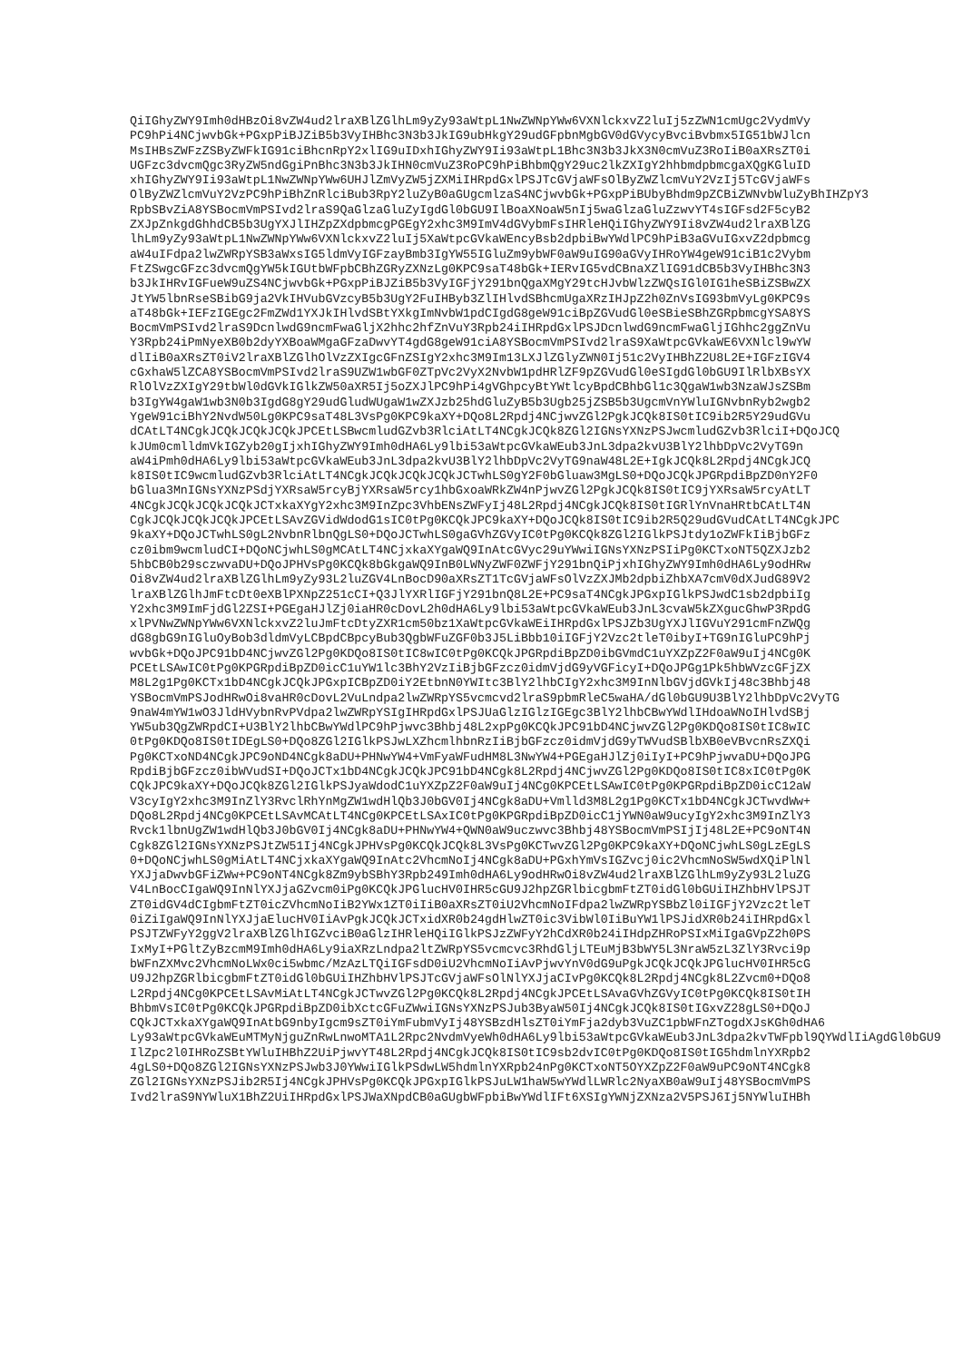QiIGhyZWY9Imh0dHBzOi8vZW4ud2lraXBlZGlhLm9yZy93aWtpL1NwZWNpYWw6VXNlckxvZ2luIj5zZWN1cmUgc2VydmVy
PC9hPi4NCjwvbGk+PGxpPiBJZiB5b3VyIHBhc3N3b3JkIG9ubHkgY29udGFpbnMgbGV0dGVycyBvciBvbmx5IG51bWJlcn
MsIHBsZWFzZSByZWFkIG91ciBhcnRpY2xlIG9uIDxhIGhyZWY9Ii93aWtpL1Bhc3N3b3JkX3N0cmVuZ3RoIiB0aXRsZT0i
UGFzc3dvcmQgc3RyZW5ndGgiPnBhc3N3b3JkIHN0cmVuZ3RoPC9hPiBhbmQgY29uc2lkZXIgY2hhbmdpbmcgaXQgKGluID
xhIGhyZWY9Ii93aWtpL1NwZWNpYWw6UHJlZmVyZW5jZXMiIHRpdGxlPSJTcGVjaWFsOlByZWZlcmVuY2VzIj5TcGVjaWFs
OlByZWZlcmVuY2VzPC9hPiBhZnRlciBub3RpY2luZyB0aGUgcmlzaS4NCjwvbGk+PGxpPiBUbyBhdm9pZCBiZWNvbWluZyBhIHZpY3
RpbSBvZiA8YSBocmVmPSIvd2lraS9QaGlzaGluZyIgdGl0bGU9IlBoaXNoaW5nIj5waGlzaGluZzwvYT4sIGFsd2F5cyB2
ZXJpZnkgdGhhdCB5b3UgYXJlIHZpZXdpbmcgPGEgY2xhc3M9ImV4dGVybmFsIHRleHQiIGhyZWY9Ii8vZW4ud2lraXBlZG
lhLm9yZy93aWtpL1NwZWNpYWw6VXNlckxvZ2luIj5XaWtpcGVkaWEncyBsb2dpbiBwYWdlPC9hPiB3aGVuIGxvZ2dpbmcg
aW4uIFdpa2lwZWRpYSB3aWxsIG5ldmVyIGFzayBmb3IgYW55IGluZm9ybWF0aW9uIG90aGVyIHRoYW4geW91ciB1c2Vybm
FtZSwgcGFzc3dvcmQgYW5kIGUtbWFpbCBhZGRyZXNzLg0KPC9saT48bGk+IERvIG5vdCBnaXZlIG91dCB5b3VyIHBhc3N3
b3JkIHRvIGFueW9uZS4NCjwvbGk+PGxpPiBJZiB5b3VyIGFjY291bnQgaXMgY29tcHJvbWlzZWQsIGl0IG1heSBiZSBwZX
JtYW5lbnRseSBibG9ja2VkIHVubGVzcyB5b3UgY2FuIHByb3ZlIHlvdSBhcmUgaXRzIHJpZ2h0ZnVsIG93bmVyLg0KPC9s
aT48bGk+IEFzIGEgc2FmZWd1YXJkIHlvdSBtYXkgImNvbW1pdCIgdG8geW91ciBpZGVudGl0eSBieSBhZGRpbmcgYSA8YS
BocmVmPSIvd2lraS9DcnlwdG9ncmFwaGljX2hhc2hfZnVuY3Rpb24iIHRpdGxlPSJDcnlwdG9ncmFwaGljIGhhc2ggZnVu
Y3Rpb24iPmNyeXB0b2dyYXBoaWMgaGFzaDwvYT4gdG8geW91ciA8YSBocmVmPSIvd2lraS9XaWtpcGVkaWE6VXNlcl9wYW
dlIiB0aXRsZT0iV2lraXBlZGlhOlVzZXIgcGFnZSIgY2xhc3M9Im13LXJlZGlyZWN0Ij51c2VyIHBhZ2U8L2E+IGFzIGV4
cGxhaW5lZCA8YSBocmVmPSIvd2lraS9UZW1wbGF0ZTpVc2VyX2NvbW1pdHRlZF9pZGVudGl0eSIgdGl0bGU9IlRlbXBsYX
RlOlVzZXIgY29tbWl0dGVkIGlkZW50aXR5Ij5oZXJlPC9hPi4gVGhpcyBtYWtlcyBpdCBhbGl1c3QgaW1wb3NzaWJsZSBm
b3IgYW4gaW1wb3N0b3IgdG8gY29udGludWUgaW1wZXJzb25hdGluZyB5b3Ugb25jZSB5b3UgcmVnYWluIGNvbnRyb2wgb2
YgeW91ciBhY2NvdW50Lg0KPC9saT48L3VsPg0KPC9kaXY+DQo8L2Rpdj4NCjwvZGl2PgkJCQk8IS0tIC9ib2R5Y29udGVu
dCAtLT4NCgkJCQkJCQkJCQkJPCEtLSBwcmludGZvb3RlciAtLT4NCgkJCQk8ZGl2IGNsYXNzPSJwcmludGZvb3RlciI+DQoJCQ
kJUm0cmlldmVkIGZyb20gIjxhIGhyZWY9Imh0dHA6Ly9lbi53aWtpcGVkaWEub3JnL3dpa2kvU3BlY2lhbDpVc2VyTG9n
aW4iPmh0dHA6Ly9lbi53aWtpcGVkaWEub3JnL3dpa2kvU3BlY2lhbDpVc2VyTG9naW48L2E+IgkJCQk8L2Rpdj4NCgkJCQ
k8IS0tIC9wcmludGZvb3RlciAtLT4NCgkJCQkJCQkJCQkJCTwhLS0gY2F0bGluaw3MgLS0+DQoJCQkJPGRpdiBpZD0nY2F0
bGlua3MnIGNsYXNzPSdjYXRsaW5rcyBjYXRsaW5rcy1hbGxoaWRkZW4nPjwvZGl2PgkJCQk8IS0tIC9jYXRsaW5rcyAtLT
4NCgkJCQkJCQkJCQkJCTxkaXYgY2xhc3M9InZpc3VhbENsZWFyIj48L2Rpdj4NCgkJCQk8IS0tIGRlYnVnaHRtbCAtLT4N
CgkJCQkJCQkJCQkJPCEtLSAvZGVidWdodG1sIC0tPg0KCQkJPC9kaXY+DQoJCQk8IS0tIC9ib2R5Q29udGVudCAtLT4NCgkJPC
9kaXY+DQoJCTwhLS0gL2NvbnRlbnQgLS0+DQoJCTwhLS0gaGVhZGVyIC0tPg0KCQk8ZGl2IGlkPSJtdy1oZWFkIiBjbGFz
cz0ibm9wcmludCI+DQoNCjwhLS0gMCAtLT4NCjxkaXYgaWQ9InAtcGVyc29uYWwiIGNsYXNzPSIiPg0KCTxoNT5QZXJzb2
5hbCB0b29sczwvaDU+DQoJPHVsPg0KCQk8bGkgaWQ9InB0LWNyZWF0ZWFjY291bnQiPjxhIGhyZWY9Imh0dHA6Ly9odHRw
Oi8vZW4ud2lraXBlZGlhLm9yZy93L2luZGV4LnBocD90aXRsZT1TcGVjaWFsOlVzZXJMb2dpbiZhbXA7cmV0dXJudG89V2
lraXBlZGlhJmFtcDt0eXBlPXNpZ251cCI+Q3JlYXRlIGFjY291bnQ8L2E+PC9saT4NCgkJPGxpIGlkPSJwdC1sb2dpbiIg
Y2xhc3M9ImFjdGl2ZSI+PGEgaHJlZj0iaHR0cDovL2h0dHA6Ly9lbi53aWtpcGVkaWEub3JnL3cvaW5kZXgucGhwP3RpdG
xlPVNwZWNpYWw6VXNlckxvZ2luJmFtcDtyZXR1cm50bz1XaWtpcGVkaWEiIHRpdGxlPSJZb3UgYXJlIGVuY291cmFnZWQg
dG8gbG9nIGluOyBob3dldmVyLCBpdCBpcyBub3QgbWFuZGF0b3J5LiBbb10iIGFjY2Vzc2tleT0ibyI+TG9nIGluPC9hPj
wvbGk+DQoJPC91bD4NCjwvZGl2Pg0KDQo8IS0tIC8wIC0tPg0KCQkJPGRpdiBpZD0ibGVmdC1uYXZpZ2F0aW9uIj4NCg0K
PCEtLSAwIC0tPg0KPGRpdiBpZD0icC1uYW1lc3BhY2VzIiBjbGFzcz0idmVjdG9yVGFicyI+DQoJPGg1Pk5hbWVzcGFjZX
M8L2g1Pg0KCTx1bD4NCgkJCQkJPGxpICBpZD0iY2EtbnN0YWItc3BlY2lhbCIgY2xhc3M9InNlbGVjdGVkIj48c3Bhbj48
YSBocmVmPSJodHRwOi8vaHR0cDovL2VuLndpa2lwZWRpYS5vcmcvd2lraS9pbmRleC5waHA/dGl0bGU9U3BlY2lhbDpVc2VyTG
9naW4mYW1wO3JldHVybnRvPVdpa2lwZWRpYSIgIHRpdGxlPSJUaGlzIGlzIGEgc3BlY2lhbCBwYWdlIHdoaWNoIHlvdSBj
YW5ub3QgZWRpdCI+U3BlY2lhbCBwYWdlPC9hPjwvc3Bhbj48L2xpPg0KCQkJPC91bD4NCjwvZGl2Pg0KDQo8IS0tIC8wIC
0tPg0KDQo8IS0tIDEgLS0+DQo8ZGl2IGlkPSJwLXZhcmlhbnRzIiBjbGFzcz0idmVjdG9yTWVudSBlbXB0eVBvcnRsZXQi
Pg0KCTxoND4NCgkJPC9oND4NCgk8aDU+PHNwYW4+VmFyaWFudHM8L3NwYW4+PGEgaHJlZj0iIyI+PC9hPjwvaDU+DQoJPG
RpdiBjbGFzcz0ibWVudSI+DQoJCTx1bD4NCgkJCQkJPC91bD4NCgk8L2Rpdj4NCjwvZGl2Pg0KDQo8IS0tIC8xIC0tPg0K
CQkJPC9kaXY+DQoJCQk8ZGl2IGlkPSJyaWdodC1uYXZpZ2F0aW9uIj4NCg0KPCEtLSAwIC0tPg0KPGRpdiBpZD0icC12aW
V3cyIgY2xhc3M9InZlY3RvclRhYnMgZW1wdHlQb3J0bGV0Ij4NCgk8aDU+Vmlld3M8L2g1Pg0KCTx1bD4NCgkJCTwvdWw+
DQo8L2Rpdj4NCg0KPCEtLSAvMCAtLT4NCg0KPCEtLSAxIC0tPg0KPGRpdiBpZD0icC1jYWN0aW9ucyIgY2xhc3M9InZlY3
Rvck1lbnUgZW1wdHlQb3J0bGV0Ij4NCgk8aDU+PHNwYW4+QWN0aW9uczwvc3Bhbj48YSBocmVmPSIjIj48L2E+PC9oNT4N
Cgk8ZGl2IGNsYXNzPSJtZW51Ij4NCgkJPHVsPg0KCQkJCQk8L3VsPg0KCTwvZGl2Pg0KPC9kaXY+DQoNCjwhLS0gLzEgLS
0+DQoNCjwhLS0gMiAtLT4NCjxkaXYgaWQ9InAtc2VhcmNoIj4NCgk8aDU+PGxhYmVsIGZvcj0ic2VhcmNoSW5wdXQiPlNl
YXJjaDwvbGFiZWw+PC9oNT4NCgk8Zm9ybSBhY3Rpb249Imh0dHA6Ly9odHRwOi8vZW4ud2lraXBlZGlhLm9yZy93L2luZG
V4LnBocCIgaWQ9InNlYXJjaGZvcm0iPg0KCQkJPGlucHV0IHR5cGU9J2hpZGRlbicgbmFtZT0idGl0bGUiIHZhbHVlPSJT
ZT0idGV4dCIgbmFtZT0icZVhcmNoIiB2YWx1ZT0iIiB0aXRsZT0iU2VhcmNoIFdpa2lwZWRpYSBbZl0iIGFjY2Vzc2tleT
0iZiIgaWQ9InNlYXJjaElucHV0IiAvPgkJCQkJCTxidXR0b24gdHlwZT0ic3VibWl0IiBuYW1lPSJidXR0b24iIHRpdGxl
PSJTZWFyY2ggV2lraXBlZGlhIGZvciB0aGlzIHRleHQiIGlkPSJzZWFyY2hCdXR0b24iIHdpZHRoPSIxMiIgaGVpZ2h0PS
IxMyI+PGltZyBzcmM9Imh0dHA6Ly9iaXRzLndpa2ltZWRpYS5vcmcvc3RhdGljLTEuMjB3bWY5L3NraW5zL3ZlY3Rvci9p
bWFnZXMvc2VhcmNoLWx0ci5wbmc/MzAzLTQiIGFsdD0iU2VhcmNoIiAvPjwvYnV0dG9uPgkJCQkJCQkJPGlucHV0IHR5cG
U9J2hpZGRlbicgbmFtZT0idGl0bGUiIHZhbHVlPSJTcGVjaWFsOlNlYXJjaCIvPg0KCQk8L2Rpdj4NCgk8L2Zvcm0+DQo8
L2Rpdj4NCg0KPCEtLSAvMiAtLT4NCgkJCTwvZGl2Pg0KCQk8L2Rpdj4NCgkJPCEtLSAvaGVhZGVyIC0tPg0KCQk8IS0tIH
BhbmVsIC0tPg0KCQkJPGRpdiBpZD0ibXctcGFuZWwiIGNsYXNzPSJub3ByaW50Ij4NCgkJCQk8IS0tIGxvZ28gLS0+DQoJ
CQkJCTxkaXYgaWQ9InAtbG9nbyIgcm9sZT0iYmFubmVyIj48YSBzdHlsZT0iYmFja2dyb3VuZC1pbWFnZTogdXJsKGh0dHA6
Ly93aWtpcGVkaWEuMTMyNjguZnRwLnwoMTA1L2Rpc2NvdmVyeWh0dHA6Ly9lbi53aWtpcGVkaWEub3JnL3dpa2kvTWFpbl9QYWdlIiAgdGl0bGU9
IlZpc2l0IHRoZSBtYWluIHBhZ2UiPjwvYT48L2Rpdj4NCgkJCQk8IS0tIC9sb2dvIC0tPg0KDQo8IS0tIG5hdmlnYXRpb2
4gLS0+DQo8ZGl2IGNsYXNzPSJwb3J0YWwiIGlkPSdwLW5hdmlnYXRpb24nPg0KCTxoNT5OYXZpZ2F0aW9uPC9oNT4NCgk8
ZGl2IGNsYXNzPSJib2R5Ij4NCgkJPHVsPg0KCQkJPGxpIGlkPSJuLW1haW5wYWdlLWRlc2NyaXB0aW9uIj48YSBocmVmPS
Ivd2lraS9NYWluX1BhZ2UiIHRpdGxlPSJWaXNpdCB0aGUgbWFpbiBwYWdlIFt6XSIgYWNjZXNza2V5PSJ6Ij5NYWluIHBh